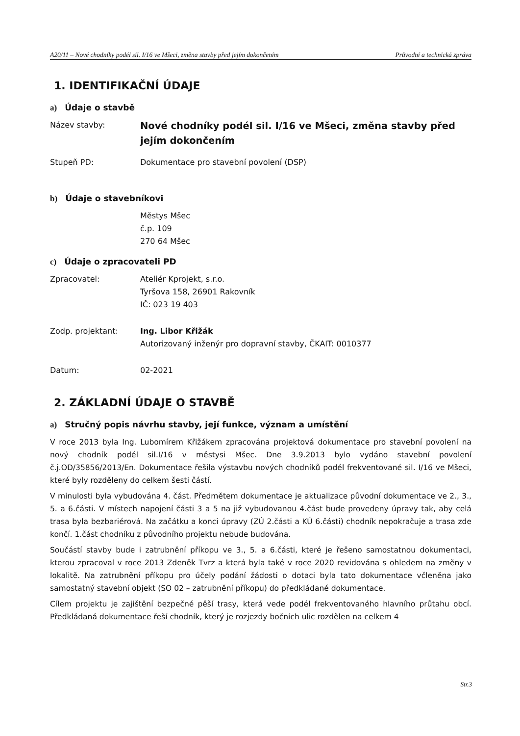A20/11 – Nové chodníky podél sil. I/16 ve Mšeci, změna stavby před jejím dokončením Průvodní a technická zpráva
1. IDENTIFIKAČNÍ ÚDAJE
a) Údaje o stavbě
Název stavby:
Nové chodníky podél sil. I/16 ve Mšeci, změna stavby před jejím dokončením
Stupeň PD: Dokumentace pro stavební povolení (DSP)
b) Údaje o stavebníkovi
Městys Mšec
č.p. 109
270 64 Mšec
c) Údaje o zpracovateli PD
Zpracovatel: Ateliér Kprojekt, s.r.o.
Tyršova 158, 26901 Rakovník
IČ: 023 19 403
Zodp. projektant: Ing. Libor Křižák
Autorizovaný inženýr pro dopravní stavby, ČKAIT: 0010377
Datum: 02-2021
2. ZÁKLADNÍ ÚDAJE O STAVBĚ
a) Stručný popis návrhu stavby, její funkce, význam a umístění
V roce 2013 byla Ing. Lubomírem Křižákem zpracována projektová dokumentace pro stavební povolení na nový chodník podél sil.I/16 v městysi Mšec. Dne 3.9.2013 bylo vydáno stavební povolení č.j.OD/35856/2013/En. Dokumentace řešila výstavbu nových chodníků podél frekventované sil. I/16 ve Mšeci, které byly rozděleny do celkem šesti částí.
V minulosti byla vybudována 4. část. Předmětem dokumentace je aktualizace původní dokumentace ve 2., 3., 5. a 6.části. V místech napojení části 3 a 5 na již vybudovanou 4.část bude provedeny úpravy tak, aby celá trasa byla bezbariérová. Na začátku a konci úpravy (ZÚ 2.části a KÚ 6.části) chodník nepokračuje a trasa zde končí. 1.část chodníku z původního projektu nebude budována.
Součástí stavby bude i zatrubnění příkopu ve 3., 5. a 6.části, které je řešeno samostatnou dokumentaci, kterou zpracoval v roce 2013 Zdeněk Tvrz a která byla také v roce 2020 revidována s ohledem na změny v lokalitě. Na zatrubnění příkopu pro účely podání žádosti o dotaci byla tato dokumentace včleněna jako samostatný stavební objekt (SO 02 – zatrubnění příkopu) do předkládané dokumentace.
Cílem projektu je zajištění bezpečné pěší trasy, která vede podél frekventovaného hlavního průtahu obcí. Předkládaná dokumentace řeší chodník, který je rozjezdy bočních ulic rozdělen na celkem 4
Str.3